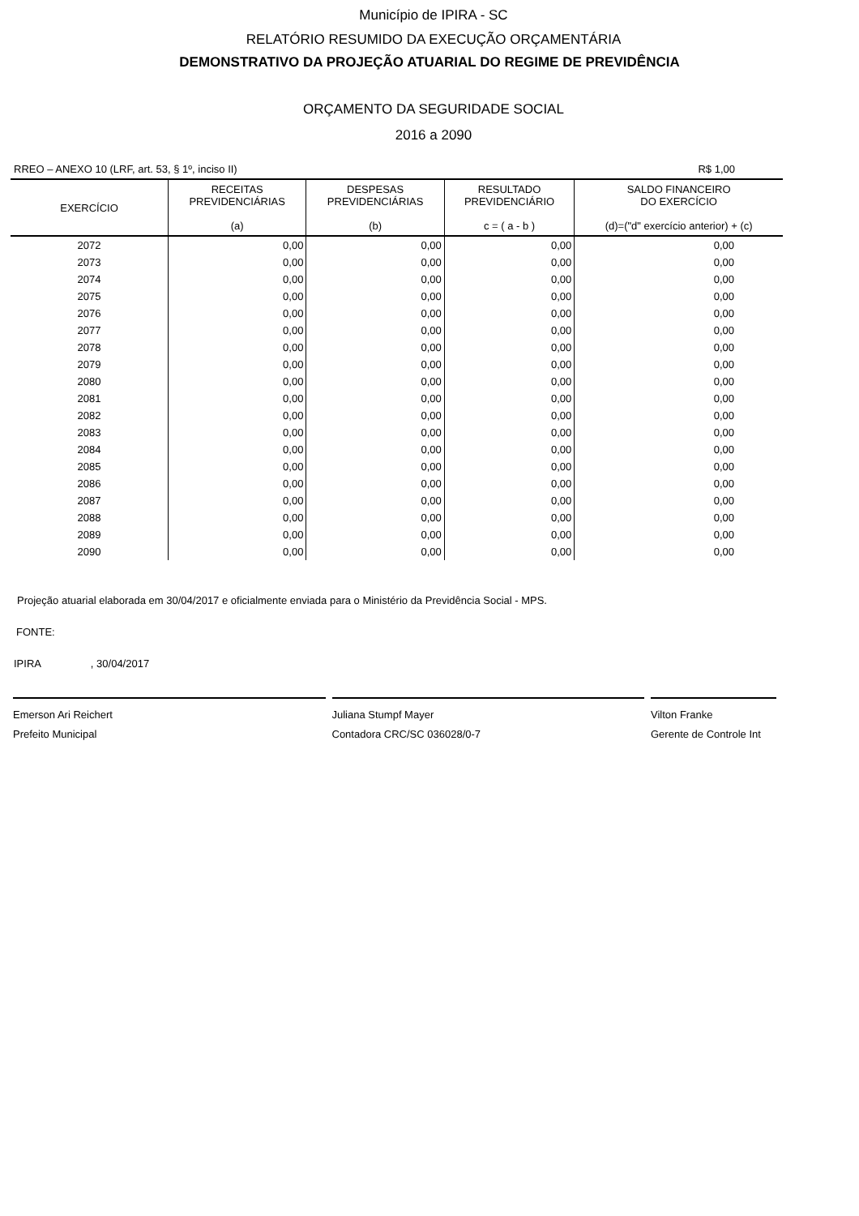Município de IPIRA - SC
RELATÓRIO RESUMIDO DA EXECUÇÃO ORÇAMENTÁRIA
DEMONSTRATIVO DA PROJEÇÃO ATUARIAL DO REGIME DE PREVIDÊNCIA
ORÇAMENTO DA SEGURIDADE SOCIAL
2016 a 2090
RREO – ANEXO 10 (LRF, art. 53, § 1º, inciso II) R$ 1,00
| EXERCÍCIO | RECEITAS PREVIDENCIÁRIAS (a) | DESPESAS PREVIDENCIÁRIAS (b) | RESULTADO PREVIDENCIÁRIO c = ( a - b ) | SALDO FINANCEIRO DO EXERCÍCIO (d)=("d" exercício anterior) + (c) |
| --- | --- | --- | --- | --- |
| 2072 | 0,00 | 0,00 | 0,00 | 0,00 |
| 2073 | 0,00 | 0,00 | 0,00 | 0,00 |
| 2074 | 0,00 | 0,00 | 0,00 | 0,00 |
| 2075 | 0,00 | 0,00 | 0,00 | 0,00 |
| 2076 | 0,00 | 0,00 | 0,00 | 0,00 |
| 2077 | 0,00 | 0,00 | 0,00 | 0,00 |
| 2078 | 0,00 | 0,00 | 0,00 | 0,00 |
| 2079 | 0,00 | 0,00 | 0,00 | 0,00 |
| 2080 | 0,00 | 0,00 | 0,00 | 0,00 |
| 2081 | 0,00 | 0,00 | 0,00 | 0,00 |
| 2082 | 0,00 | 0,00 | 0,00 | 0,00 |
| 2083 | 0,00 | 0,00 | 0,00 | 0,00 |
| 2084 | 0,00 | 0,00 | 0,00 | 0,00 |
| 2085 | 0,00 | 0,00 | 0,00 | 0,00 |
| 2086 | 0,00 | 0,00 | 0,00 | 0,00 |
| 2087 | 0,00 | 0,00 | 0,00 | 0,00 |
| 2088 | 0,00 | 0,00 | 0,00 | 0,00 |
| 2089 | 0,00 | 0,00 | 0,00 | 0,00 |
| 2090 | 0,00 | 0,00 | 0,00 | 0,00 |
Projeção atuarial elaborada em 30/04/2017 e oficialmente enviada para o Ministério da Previdência Social - MPS.
FONTE:
IPIRA , 30/04/2017
Emerson Ari Reichert
Prefeito Municipal
Juliana Stumpf Mayer
Contadora CRC/SC 036028/0-7
Vilton Franke
Gerente de Controle Int